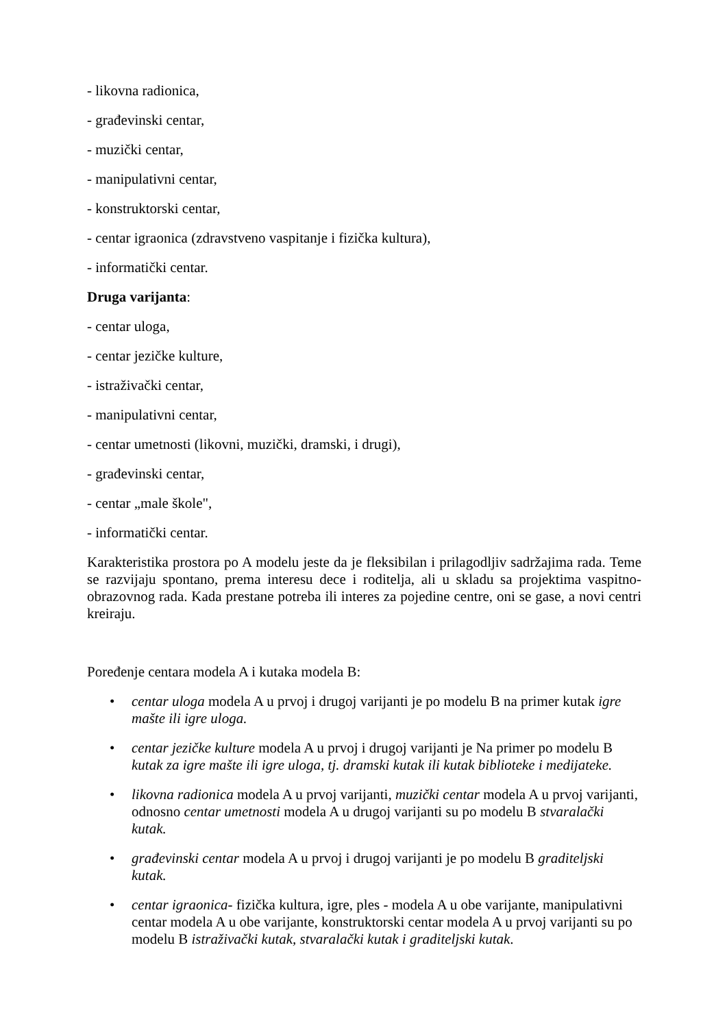- likovna radionica,
- građevinski centar,
- muzički centar,
- manipulativni centar,
- konstruktorski centar,
- centar igraonica (zdravstveno vaspitanje i fizička kultura),
- informatički centar.
Druga varijanta:
- centar uloga,
- centar jezičke kulture,
- istraživački centar,
- manipulativni centar,
- centar umetnosti (likovni, muzički, dramski, i drugi),
- građevinski centar,
- centar „male škole",
- informatički centar.
Karakteristika prostora po A modelu jeste da je fleksibilan i prilagodljiv sadržajima rada. Teme se razvijaju spontano, prema interesu dece i roditelja, ali u skladu sa projektima vaspitno-obrazovnog rada. Kada prestane potreba ili interes za pojedine centre, oni se gase, a novi centri kreiraju.
Poređenje centara modela A i kutaka modela B:
• centar uloga modela A u prvoj i drugoj varijanti je po modelu B na primer kutak igre mašte ili igre uloga.
• centar jezičke kulture modela A u prvoj i drugoj varijanti je Na primer po modelu B kutak za igre mašte ili igre uloga, tj. dramski kutak ili kutak biblioteke i medijateke.
• likovna radionica modela A u prvoj varijanti, muzički centar modela A u prvoj varijanti, odnosno centar umetnosti modela A u drugoj varijanti su po modelu B stvaralački kutak.
• građevinski centar modela A u prvoj i drugoj varijanti je po modelu B graditeljski kutak.
• centar igraonica- fizička kultura, igre, ples - modela A u obe varijante, manipulativni centar modela A u obe varijante, konstruktorski centar modela A u prvoj varijanti su po modelu B istraživački kutak, stvaralački kutak i graditeljski kutak.